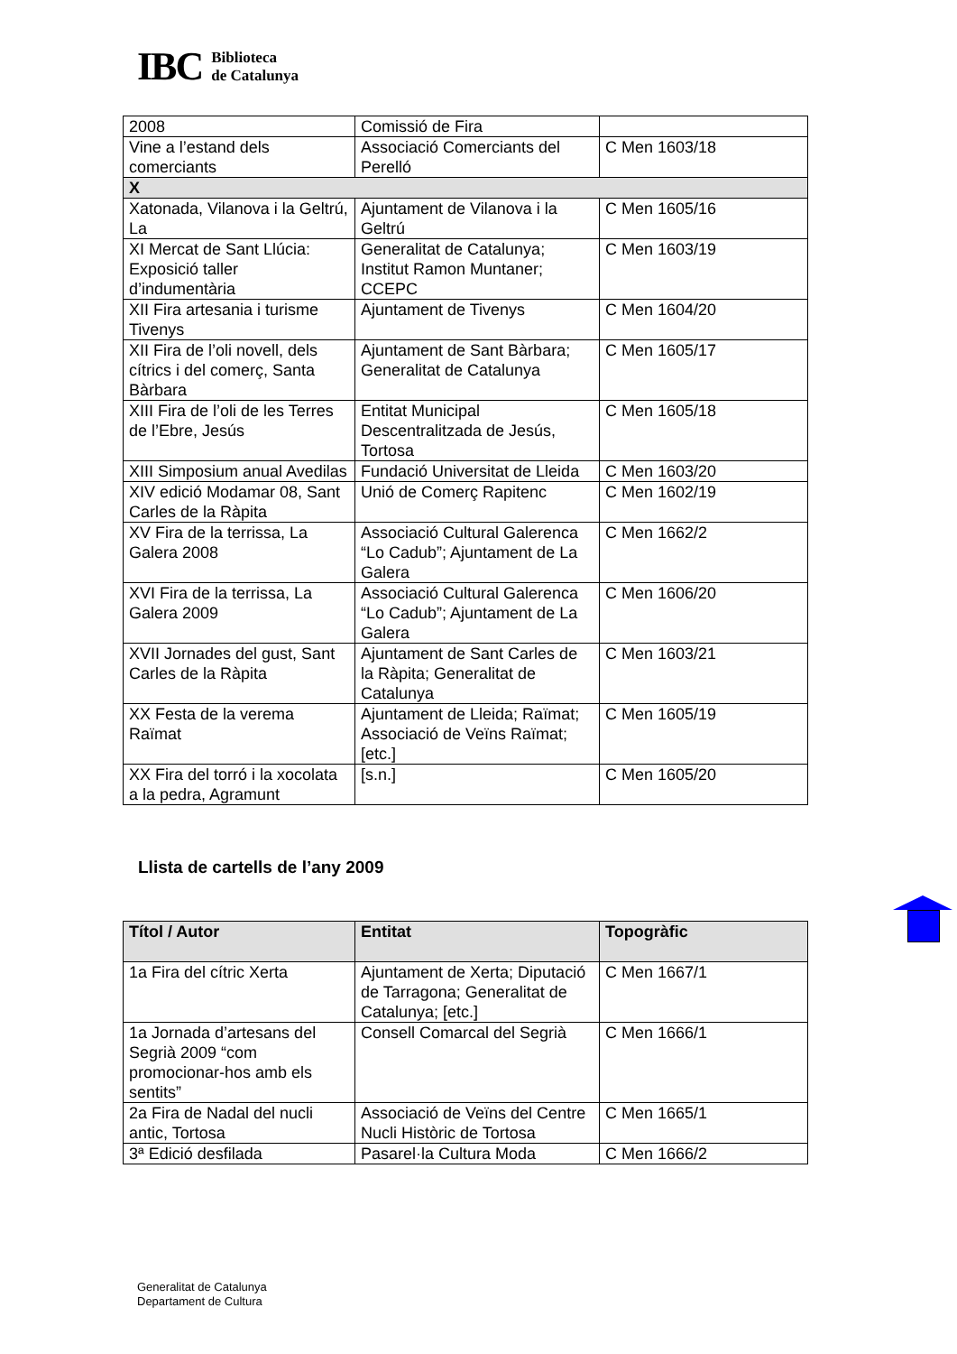IBC
Biblioteca
de Catalunya
| 2008 | Comissió de Fira | |
| Vine a l’estand dels comerciants | Associació Comerciants del Perelló | C Men 1603/18 |
| X | | |
| Xatonada, Vilanova i la Geltrú, La | Ajuntament de Vilanova i la Geltrú | C Men 1605/16 |
| XI Mercat de Sant Llúcia: Exposició taller d’indumentària | Generalitat de Catalunya; Institut Ramon Muntaner; CCEPC | C Men 1603/19 |
| XII Fira artesania i turisme Tivenys | Ajuntament de Tivenys | C Men 1604/20 |
| XII Fira de l’oli novell, dels cítrics i del comerç, Santa Bàrbara | Ajuntament de Sant Bàrbara; Generalitat de Catalunya | C Men 1605/17 |
| XIII Fira de l’oli de les Terres de l’Ebre, Jesús | Entitat Municipal Descentralitzada de Jesús, Tortosa | C Men 1605/18 |
| XIII Simposium anual Avedilas | Fundació Universitat de Lleida | C Men 1603/20 |
| XIV edició Modamar 08, Sant Carles de la Ràpita | Unió de Comerç Rapitenc | C Men 1602/19 |
| XV Fira de la terrissa, La Galera 2008 | Associació Cultural Galerenca “Lo Cadub”; Ajuntament de La Galera | C Men 1662/2 |
| XVI Fira de la terrissa, La Galera 2009 | Associació Cultural Galerenca “Lo Cadub”; Ajuntament de La Galera | C Men 1606/20 |
| XVII Jornades del gust, Sant Carles de la Ràpita | Ajuntament de Sant Carles de la Ràpita; Generalitat de Catalunya | C Men 1603/21 |
| XX Festa de la verema Raïmat | Ajuntament de Lleida; Raïmat; Associació de Veïns Raïmat; [etc.] | C Men 1605/19 |
| XX Fira del torró i la xocolata a la pedra, Agramunt | [s.n.] | C Men 1605/20 |
Llista de cartells de l’any 2009
| Títol / Autor | Entitat | Topogràfic |
| --- | --- | --- |
| 1a Fira del cítric Xerta | Ajuntament de Xerta; Diputació de Tarragona; Generalitat de Catalunya; [etc.] | C Men 1667/1 |
| 1a Jornada d’artesans del Segrià 2009 “com promocionar-hos amb els sentits” | Consell Comarcal del Segrià | C Men 1666/1 |
| 2a Fira de Nadal del nucli antic, Tortosa | Associació de Veïns del Centre Nucli Històric de Tortosa | C Men 1665/1 |
| 3ª Edició desfilada | Pasarel·la Cultura Moda | C Men 1666/2 |
Generalitat de Catalunya
Departament de Cultura